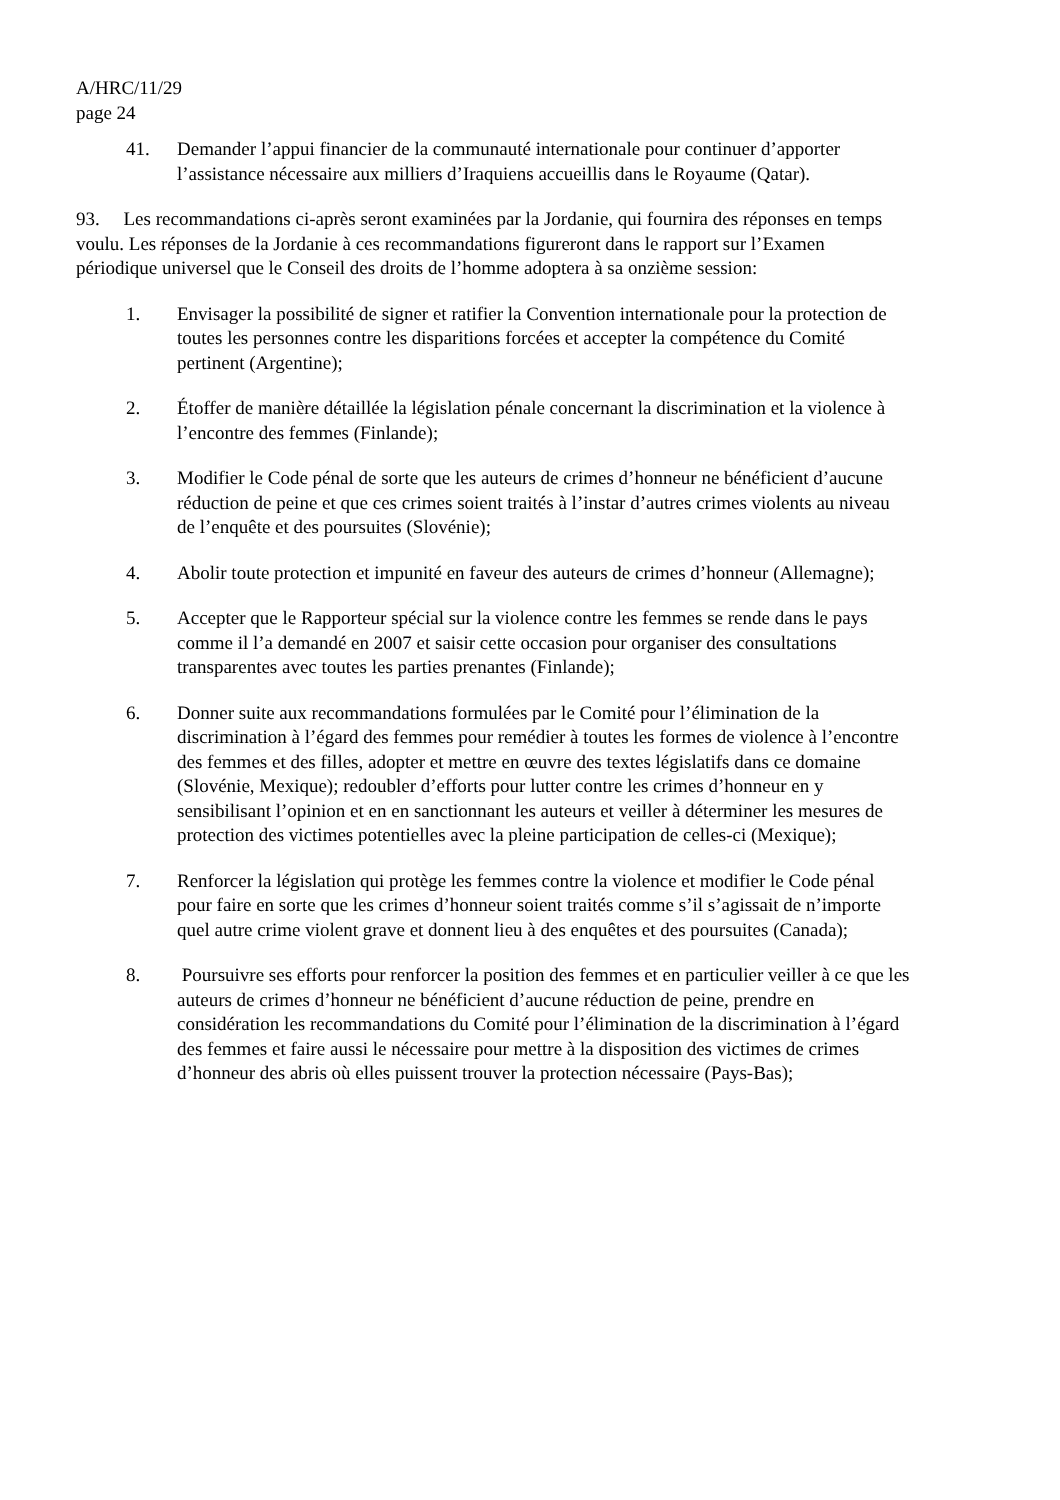A/HRC/11/29
page 24
41. Demander l’appui financier de la communauté internationale pour continuer d’apporter l’assistance nécessaire aux milliers d’Iraquiens accueillis dans le Royaume (Qatar).
93. Les recommandations ci-après seront examinées par la Jordanie, qui fournira des réponses en temps voulu. Les réponses de la Jordanie à ces recommandations figureront dans le rapport sur l’Examen périodique universel que le Conseil des droits de l’homme adoptera à sa onzième session:
1. Envisager la possibilité de signer et ratifier la Convention internationale pour la protection de toutes les personnes contre les disparitions forcées et accepter la compétence du Comité pertinent (Argentine);
2. Étoffer de manière détaillée la législation pénale concernant la discrimination et la violence à l’encontre des femmes (Finlande);
3. Modifier le Code pénal de sorte que les auteurs de crimes d’honneur ne bénéficient d’aucune réduction de peine et que ces crimes soient traités à l’instar d’autres crimes violents au niveau de l’enquête et des poursuites (Slovénie);
4. Abolir toute protection et impunité en faveur des auteurs de crimes d’honneur (Allemagne);
5. Accepter que le Rapporteur spécial sur la violence contre les femmes se rende dans le pays comme il l’a demandé en 2007 et saisir cette occasion pour organiser des consultations transparentes avec toutes les parties prenantes (Finlande);
6. Donner suite aux recommandations formulées par le Comité pour l’élimination de la discrimination à l’égard des femmes pour remédier à toutes les formes de violence à l’encontre des femmes et des filles, adopter et mettre en œuvre des textes législatifs dans ce domaine (Slovénie, Mexique); redoubler d’efforts pour lutter contre les crimes d’honneur en y sensibilisant l’opinion et en en sanctionnant les auteurs et veiller à déterminer les mesures de protection des victimes potentielles avec la pleine participation de celles-ci (Mexique);
7. Renforcer la législation qui protège les femmes contre la violence et modifier le Code pénal pour faire en sorte que les crimes d’honneur soient traités comme s’il s’agissait de n’importe quel autre crime violent grave et donnent lieu à des enquêtes et des poursuites (Canada);
8. Poursuivre ses efforts pour renforcer la position des femmes et en particulier veiller à ce que les auteurs de crimes d’honneur ne bénéficient d’aucune réduction de peine, prendre en considération les recommandations du Comité pour l’élimination de la discrimination à l’égard des femmes et faire aussi le nécessaire pour mettre à la disposition des victimes de crimes d’honneur des abris où elles puissent trouver la protection nécessaire (Pays-Bas);